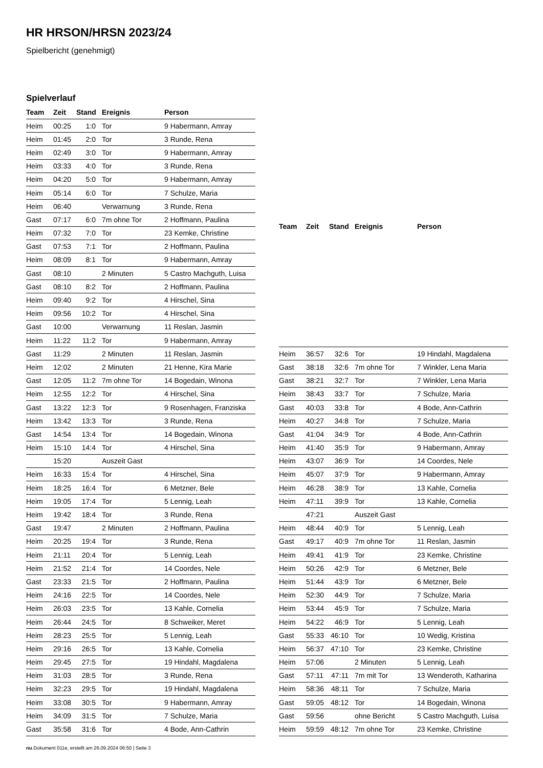HR HRSON/HRSN 2023/24
Spielbericht (genehmigt)
Spielverlauf
| Team | Zeit | Stand | Ereignis | Person |
| --- | --- | --- | --- | --- |
| Heim | 00:25 | 1:0 | Tor | 9 Habermann, Amray |
| Heim | 01:45 | 2:0 | Tor | 3 Runde, Rena |
| Heim | 02:49 | 3:0 | Tor | 9 Habermann, Amray |
| Heim | 03:33 | 4:0 | Tor | 3 Runde, Rena |
| Heim | 04:20 | 5:0 | Tor | 9 Habermann, Amray |
| Heim | 05:14 | 6:0 | Tor | 7 Schulze, Maria |
| Heim | 06:40 | | Verwarnung | 3 Runde, Rena |
| Gast | 07:17 | 6:0 | 7m ohne Tor | 2 Hoffmann, Paulina |
| Heim | 07:32 | 7:0 | Tor | 23 Kemke, Christine |
| Gast | 07:53 | 7:1 | Tor | 2 Hoffmann, Paulina |
| Heim | 08:09 | 8:1 | Tor | 9 Habermann, Amray |
| Gast | 08:10 | | 2 Minuten | 5 Castro Machguth, Luisa |
| Gast | 08:10 | 8:2 | Tor | 2 Hoffmann, Paulina |
| Heim | 09:40 | 9:2 | Tor | 4 Hirschel, Sina |
| Heim | 09:56 | 10:2 | Tor | 4 Hirschel, Sina |
| Gast | 10:00 | | Verwarnung | 11 Reslan, Jasmin |
| Heim | 11:22 | 11:2 | Tor | 9 Habermann, Amray |
| Gast | 11:29 | | 2 Minuten | 11 Reslan, Jasmin |
| Heim | 12:02 | | 2 Minuten | 21 Henne, Kira Marie |
| Gast | 12:05 | 11:2 | 7m ohne Tor | 14 Bogedain, Winona |
| Heim | 12:55 | 12:2 | Tor | 4 Hirschel, Sina |
| Gast | 13:22 | 12:3 | Tor | 9 Rosenhagen, Franziska |
| Heim | 13:42 | 13:3 | Tor | 3 Runde, Rena |
| Gast | 14:54 | 13:4 | Tor | 14 Bogedain, Winona |
| Heim | 15:10 | 14:4 | Tor | 4 Hirschel, Sina |
| | 15:20 | | Auszeit Gast | |
| Heim | 16:33 | 15:4 | Tor | 4 Hirschel, Sina |
| Heim | 18:25 | 16:4 | Tor | 6 Metzner, Bele |
| Heim | 19:05 | 17:4 | Tor | 5 Lennig, Leah |
| Heim | 19:42 | 18:4 | Tor | 3 Runde, Rena |
| Gast | 19:47 | | 2 Minuten | 2 Hoffmann, Paulina |
| Heim | 20:25 | 19:4 | Tor | 3 Runde, Rena |
| Heim | 21:11 | 20:4 | Tor | 5 Lennig, Leah |
| Heim | 21:52 | 21:4 | Tor | 14 Coordes, Nele |
| Gast | 23:33 | 21:5 | Tor | 2 Hoffmann, Paulina |
| Heim | 24:16 | 22:5 | Tor | 14 Coordes, Nele |
| Heim | 26:03 | 23:5 | Tor | 13 Kahle, Cornelia |
| Heim | 26:44 | 24:5 | Tor | 8 Schweiker, Meret |
| Heim | 28:23 | 25:5 | Tor | 5 Lennig, Leah |
| Heim | 29:16 | 26:5 | Tor | 13 Kahle, Cornelia |
| Heim | 29:45 | 27:5 | Tor | 19 Hindahl, Magdalena |
| Heim | 31:03 | 28:5 | Tor | 3 Runde, Rena |
| Heim | 32:23 | 29:5 | Tor | 19 Hindahl, Magdalena |
| Heim | 33:08 | 30:5 | Tor | 9 Habermann, Amray |
| Heim | 34:09 | 31:5 | Tor | 7 Schulze, Maria |
| Gast | 35:58 | 31:6 | Tor | 4 Bode, Ann-Cathrin |
| Team | Zeit | Stand | Ereignis | Person |
| --- | --- | --- | --- | --- |
| Heim | 36:57 | 32:6 | Tor | 19 Hindahl, Magdalena |
| Gast | 38:18 | 32:6 | 7m ohne Tor | 7 Winkler, Lena Maria |
| Gast | 38:21 | 32:7 | Tor | 7 Winkler, Lena Maria |
| Heim | 38:43 | 33:7 | Tor | 7 Schulze, Maria |
| Gast | 40:03 | 33:8 | Tor | 4 Bode, Ann-Cathrin |
| Heim | 40:27 | 34:8 | Tor | 7 Schulze, Maria |
| Gast | 41:04 | 34:9 | Tor | 4 Bode, Ann-Cathrin |
| Heim | 41:40 | 35:9 | Tor | 9 Habermann, Amray |
| Heim | 43:07 | 36:9 | Tor | 14 Coordes, Nele |
| Heim | 45:07 | 37:9 | Tor | 9 Habermann, Amray |
| Heim | 46:28 | 38:9 | Tor | 13 Kahle, Cornelia |
| Heim | 47:11 | 39:9 | Tor | 13 Kahle, Cornelia |
| | 47:21 | | Auszeit Gast | |
| Heim | 48:44 | 40:9 | Tor | 5 Lennig, Leah |
| Gast | 49:17 | 40:9 | 7m ohne Tor | 11 Reslan, Jasmin |
| Heim | 49:41 | 41:9 | Tor | 23 Kemke, Christine |
| Heim | 50:26 | 42:9 | Tor | 6 Metzner, Bele |
| Heim | 51:44 | 43:9 | Tor | 6 Metzner, Bele |
| Heim | 52:30 | 44:9 | Tor | 7 Schulze, Maria |
| Heim | 53:44 | 45:9 | Tor | 7 Schulze, Maria |
| Heim | 54:22 | 46:9 | Tor | 5 Lennig, Leah |
| Gast | 55:33 | 46:10 | Tor | 10 Wedig, Kristina |
| Heim | 56:37 | 47:10 | Tor | 23 Kemke, Christine |
| Heim | 57:06 | | 2 Minuten | 5 Lennig, Leah |
| Gast | 57:11 | 47:11 | 7m mit Tor | 13 Wenderoth, Katharina |
| Heim | 58:36 | 48:11 | Tor | 7 Schulze, Maria |
| Gast | 59:05 | 48:12 | Tor | 14 Bogedain, Winona |
| Gast | 59:56 | | ohne Bericht | 5 Castro Machguth, Luisa |
| Heim | 59:59 | 48:12 | 7m ohne Tor | 23 Kemke, Christine |
nu.Dokument 011e, erstellt am 26.09.2024 06:50 | Seite 3